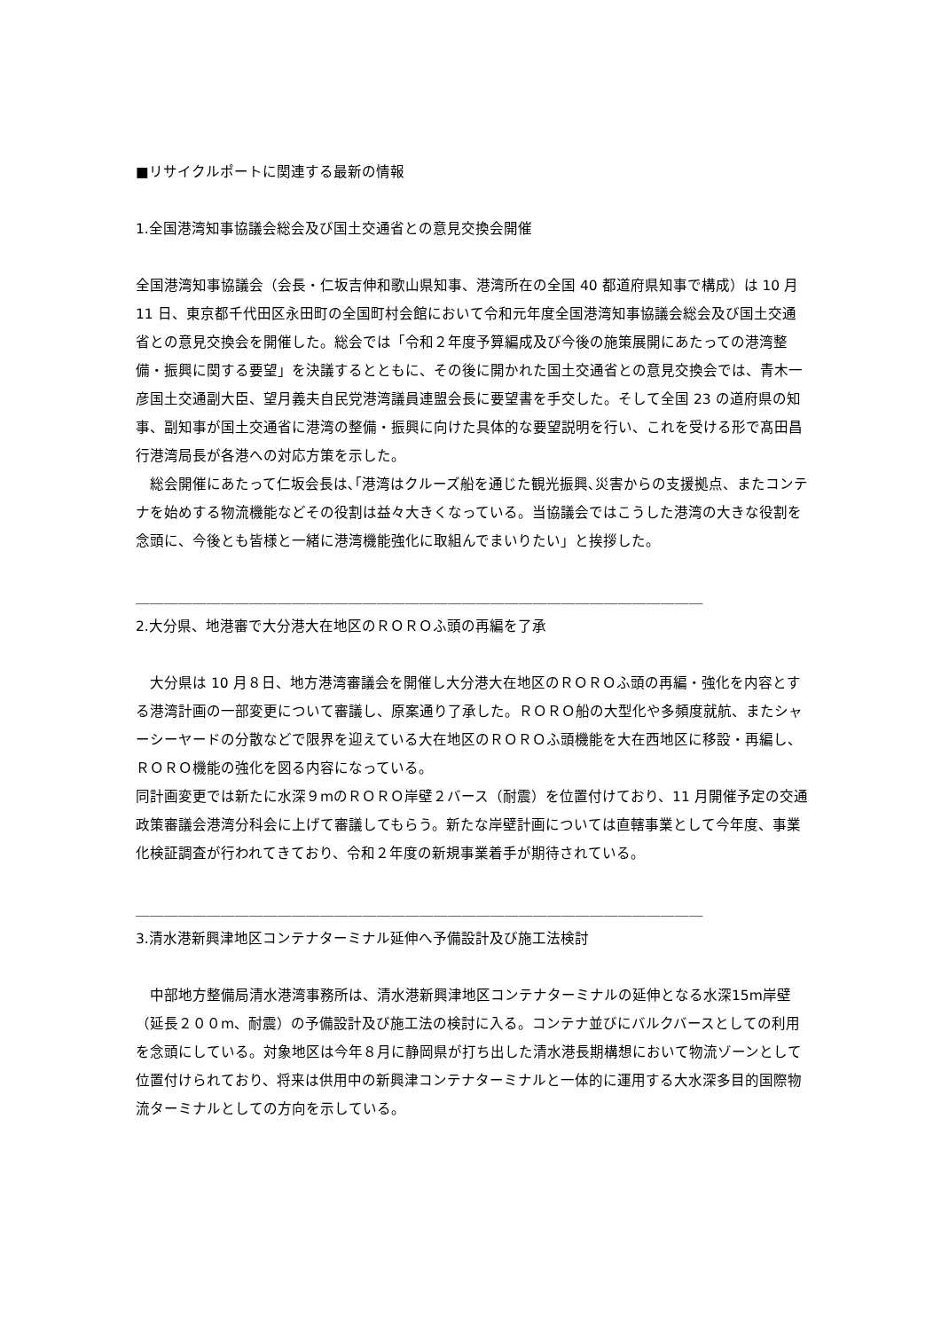■リサイクルポートに関連する最新の情報
1.全国港湾知事協議会総会及び国土交通省との意見交換会開催
全国港湾知事協議会（会長・仁坂吉伸和歌山県知事、港湾所在の全国 40 都道府県知事で構成）は 10 月 11 日、東京都千代田区永田町の全国町村会館において令和元年度全国港湾知事協議会総会及び国土交通省との意見交換会を開催した。総会では「令和２年度予算編成及び今後の施策展開にあたっての港湾整備・振興に関する要望」を決議するとともに、その後に開かれた国土交通省との意見交換会では、青木一彦国土交通副大臣、望月義夫自民党港湾議員連盟会長に要望書を手交した。そして全国 23 の道府県の知事、副知事が国土交通省に港湾の整備・振興に向けた具体的な要望説明を行い、これを受ける形で髙田昌行港湾局長が各港への対応方策を示した。
　総会開催にあたって仁坂会長は､｢港湾はクルーズ船を通じた観光振興､災害からの支援拠点、またコンテナを始めする物流機能などその役割は益々大きくなっている。当協議会ではこうした港湾の大きな役割を念頭に、今後とも皆様と一緒に港湾機能強化に取組んでまいりたい」と挨拶した。
＿＿＿＿＿＿＿＿＿＿＿＿＿＿＿＿＿＿＿＿＿＿＿＿＿＿＿＿＿＿＿＿＿＿＿＿＿＿＿＿
2.大分県、地港審で大分港大在地区のＲＯＲＯふ頭の再編を了承
　大分県は 10 月８日、地方港湾審議会を開催し大分港大在地区のＲＯＲＯふ頭の再編・強化を内容とする港湾計画の一部変更について審議し、原案通り了承した。ＲＯＲＯ船の大型化や多頻度就航、またシャーシーヤードの分散などで限界を迎えている大在地区のＲＯＲＯふ頭機能を大在西地区に移設・再編し、ＲＯＲＯ機能の強化を図る内容になっている。
同計画変更では新たに水深９mのＲＯＲＯ岸壁２バース（耐震）を位置付けており、11 月開催予定の交通政策審議会港湾分科会に上げて審議してもらう。新たな岸壁計画については直轄事業として今年度、事業化検証調査が行われてきており、令和２年度の新規事業着手が期待されている。
＿＿＿＿＿＿＿＿＿＿＿＿＿＿＿＿＿＿＿＿＿＿＿＿＿＿＿＿＿＿＿＿＿＿＿＿＿＿＿＿
3.清水港新興津地区コンテナターミナル延伸へ予備設計及び施工法検討
　中部地方整備局清水港湾事務所は、清水港新興津地区コンテナターミナルの延伸となる水深15m岸壁（延長２００m、耐震）の予備設計及び施工法の検討に入る。コンテナ並びにバルクバースとしての利用を念頭にしている。対象地区は今年８月に静岡県が打ち出した清水港長期構想において物流ゾーンとして位置付けられており、将来は供用中の新興津コンテナターミナルと一体的に運用する大水深多目的国際物流ターミナルとしての方向を示している。